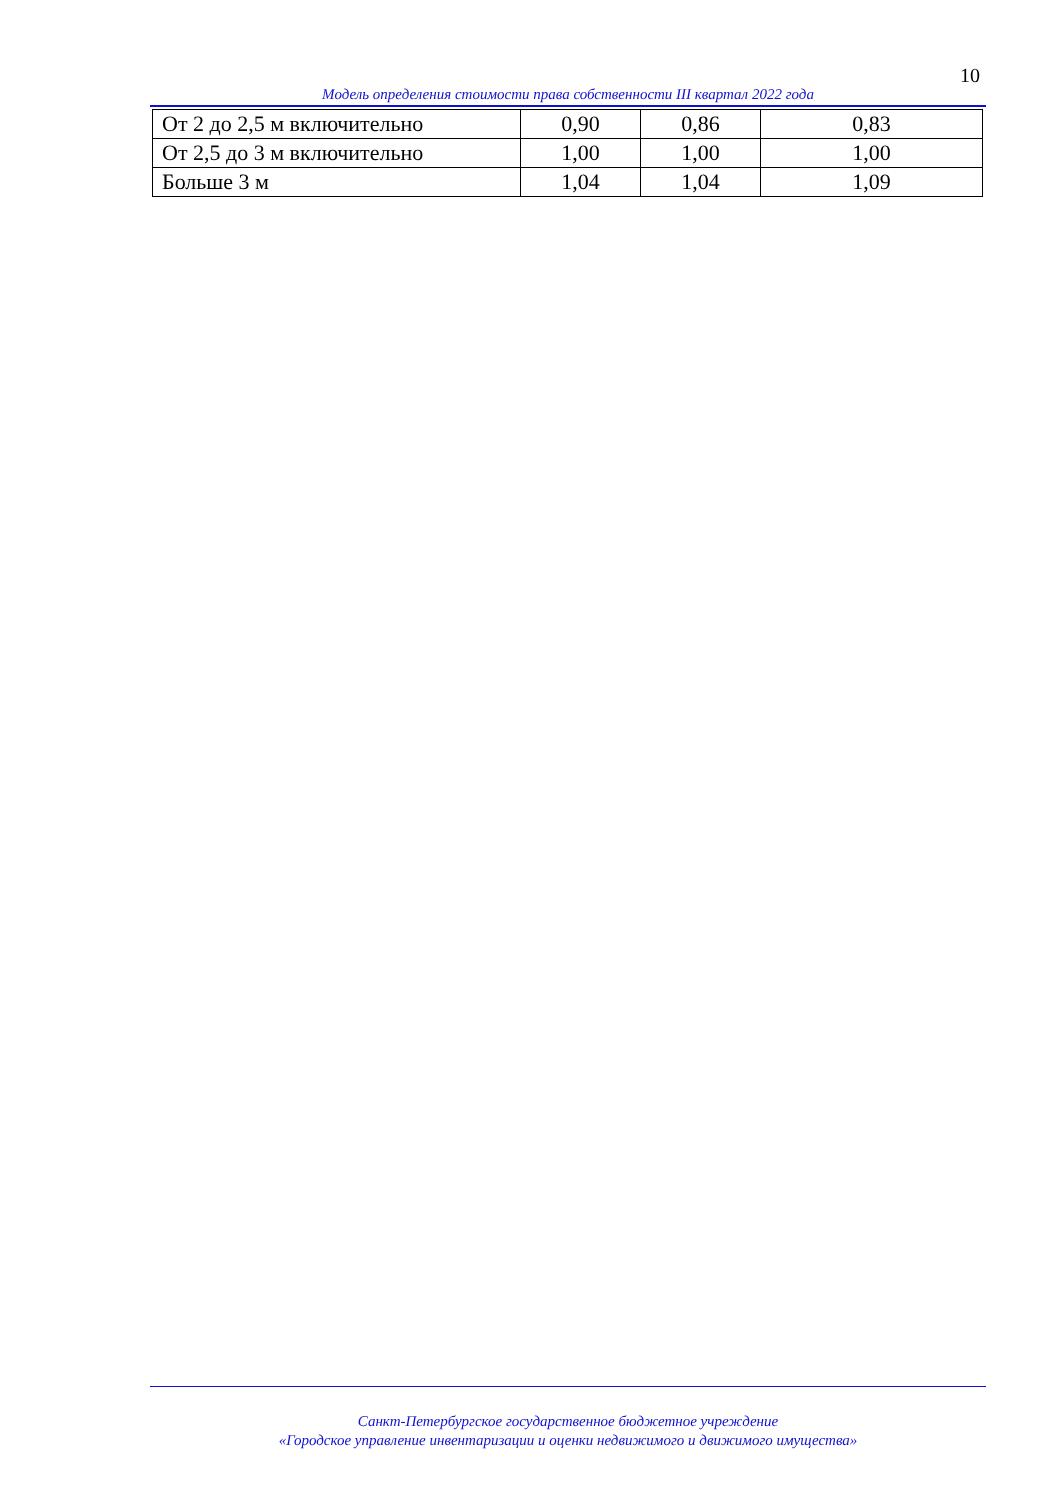10
Модель определения стоимости права собственности III квартал 2022 года
| От 2 до 2,5 м включительно | 0,90 | 0,86 | 0,83 |
| От 2,5 до 3 м включительно | 1,00 | 1,00 | 1,00 |
| Больше 3 м | 1,04 | 1,04 | 1,09 |
Санкт-Петербургское государственное бюджетное учреждение
«Городское управление инвентаризации и оценки недвижимого и движимого имущества»